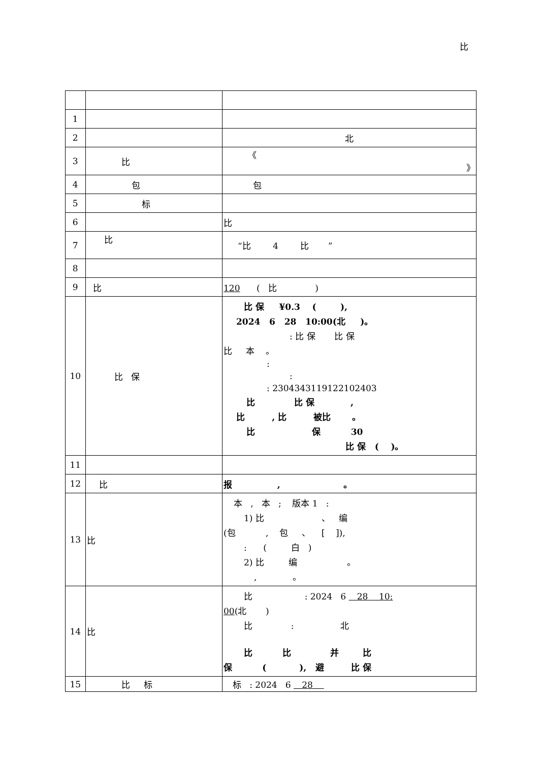比
| 1 | | |
| 2 | | 北 |
| 3 | 比 | 《 》 |
| 4 | 包 | 包 |
| 5 | 标 | |
| 6 | | 比 |
| 7 | 比 | “比 4 比 ” |
| 8 | | |
| 9 | 比 | 120 ( 比 ) |
| 10 | 比 保 | 比 保 ¥0.3 ( ), 2024 6 28 10:00(北 )。 : 比 保 比 保 比 本 。 : : : 2304343119122102403 比 比 保 , 比 , 比 被比 。 比 保 30 比 保 ( )。 |
| 11 | | |
| 12 | 比 | 报 , 。 |
| 13 | 比 | 本 , 本 ; 版本 1 : 1) 比 、 编 (包 , 包 、 [ ]), : ( 白 ) 2) 比 编 。 , 。 |
| 14 | 比 | 比 : 2024 6 28 10: 00 (北 ) 比 : 北 比 比 并 比 保 ( ), 避 比 保 |
| 15 | 比 标 | 标 : 2024 6 28 |